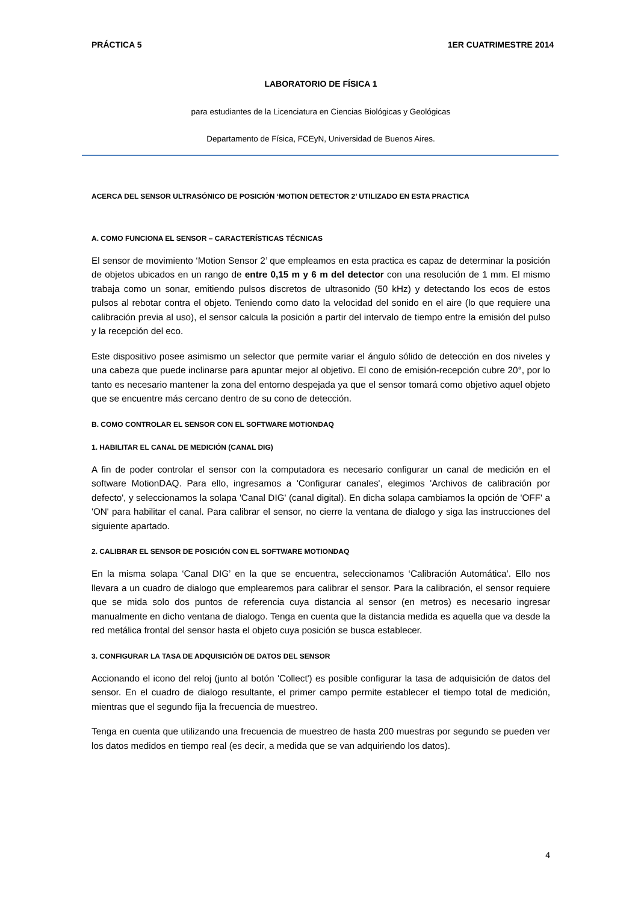PRÁCTICA 5 1ER CUATRIMESTRE 2014
LABORATORIO DE FÍSICA 1
para estudiantes de la Licenciatura en Ciencias Biológicas y Geológicas
Departamento de Física, FCEyN, Universidad de Buenos Aires.
ACERCA DEL SENSOR ULTRASÓNICO DE POSICIÓN ‘MOTION DETECTOR 2’ UTILIZADO EN ESTA PRACTICA
A. COMO FUNCIONA EL SENSOR – CARACTERÍSTICAS TÉCNICAS
El sensor de movimiento ‘Motion Sensor 2’ que empleamos en esta practica es capaz de determinar la posición de objetos ubicados en un rango de entre 0,15 m y 6 m del detector con una resolución de 1 mm. El mismo trabaja como un sonar, emitiendo pulsos discretos de ultrasonido (50 kHz) y detectando los ecos de estos pulsos al rebotar contra el objeto. Teniendo como dato la velocidad del sonido en el aire (lo que requiere una calibración previa al uso), el sensor calcula la posición a partir del intervalo de tiempo entre la emisión del pulso y la recepción del eco.
Este dispositivo posee asimismo un selector que permite variar el ángulo sólido de detección en dos niveles y una cabeza que puede inclinarse para apuntar mejor al objetivo. El cono de emisión-recepción cubre 20°, por lo tanto es necesario mantener la zona del entorno despejada ya que el sensor tomará como objetivo aquel objeto que se encuentre más cercano dentro de su cono de detección.
B. COMO CONTROLAR EL SENSOR CON EL SOFTWARE MOTIONDAQ
1. HABILITAR EL CANAL DE MEDICIÓN (CANAL DIG)
A fin de poder controlar el sensor con la computadora es necesario configurar un canal de medición en el software MotionDAQ. Para ello, ingresamos a 'Configurar canales', elegimos 'Archivos de calibración por defecto', y seleccionamos la solapa 'Canal DIG' (canal digital). En dicha solapa cambiamos la opción de 'OFF' a 'ON' para habilitar el canal. Para calibrar el sensor, no cierre la ventana de dialogo y siga las instrucciones del siguiente apartado.
2. CALIBRAR EL SENSOR DE POSICIÓN CON EL SOFTWARE MOTIONDAQ
En la misma solapa ‘Canal DIG’ en la que se encuentra, seleccionamos ‘Calibración Automática’. Ello nos llevara a un cuadro de dialogo que emplearemos para calibrar el sensor. Para la calibración, el sensor requiere que se mida solo dos puntos de referencia cuya distancia al sensor (en metros) es necesario ingresar manualmente en dicho ventana de dialogo. Tenga en cuenta que la distancia medida es aquella que va desde la red metálica frontal del sensor hasta el objeto cuya posición se busca establecer.
3. CONFIGURAR LA TASA DE ADQUISICIÓN DE DATOS DEL SENSOR
Accionando el icono del reloj (junto al botón 'Collect') es posible configurar la tasa de adquisición de datos del sensor. En el cuadro de dialogo resultante, el primer campo permite establecer el tiempo total de medición, mientras que el segundo fija la frecuencia de muestreo.
Tenga en cuenta que utilizando una frecuencia de muestreo de hasta 200 muestras por segundo se pueden ver los datos medidos en tiempo real (es decir, a medida que se van adquiriendo los datos).
4